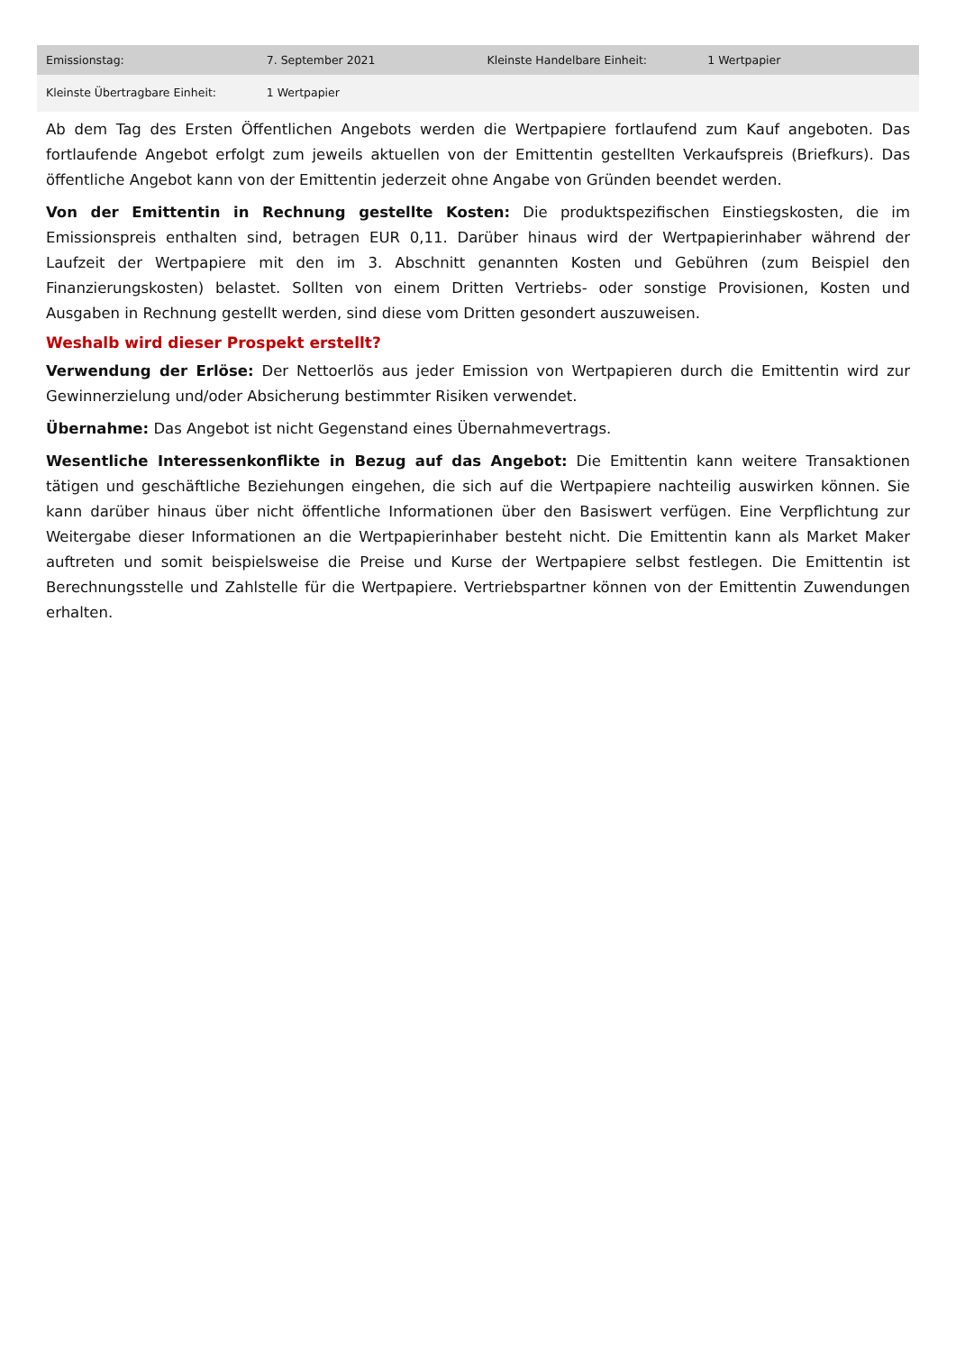| Emissionstag: | 7. September 2021 | Kleinste Handelbare Einheit: | 1 Wertpapier |
| Kleinste Übertragbare Einheit: | 1 Wertpapier | | |
Ab dem Tag des Ersten Öffentlichen Angebots werden die Wertpapiere fortlaufend zum Kauf angeboten. Das fortlaufende Angebot erfolgt zum jeweils aktuellen von der Emittentin gestellten Verkaufspreis (Briefkurs). Das öffentliche Angebot kann von der Emittentin jederzeit ohne Angabe von Gründen beendet werden.
Von der Emittentin in Rechnung gestellte Kosten: Die produktspezifischen Einstiegskosten, die im Emissionspreis enthalten sind, betragen EUR 0,11. Darüber hinaus wird der Wertpapierinhaber während der Laufzeit der Wertpapiere mit den im 3. Abschnitt genannten Kosten und Gebühren (zum Beispiel den Finanzierungskosten) belastet. Sollten von einem Dritten Vertriebs- oder sonstige Provisionen, Kosten und Ausgaben in Rechnung gestellt werden, sind diese vom Dritten gesondert auszuweisen.
Weshalb wird dieser Prospekt erstellt?
Verwendung der Erlöse: Der Nettoerlös aus jeder Emission von Wertpapieren durch die Emittentin wird zur Gewinnerzielung und/oder Absicherung bestimmter Risiken verwendet.
Übernahme: Das Angebot ist nicht Gegenstand eines Übernahmevertrags.
Wesentliche Interessenkonflikte in Bezug auf das Angebot: Die Emittentin kann weitere Transaktionen tätigen und geschäftliche Beziehungen eingehen, die sich auf die Wertpapiere nachteilig auswirken können. Sie kann darüber hinaus über nicht öffentliche Informationen über den Basiswert verfügen. Eine Verpflichtung zur Weitergabe dieser Informationen an die Wertpapierinhaber besteht nicht. Die Emittentin kann als Market Maker auftreten und somit beispielsweise die Preise und Kurse der Wertpapiere selbst festlegen. Die Emittentin ist Berechnungsstelle und Zahlstelle für die Wertpapiere. Vertriebspartner können von der Emittentin Zuwendungen erhalten.